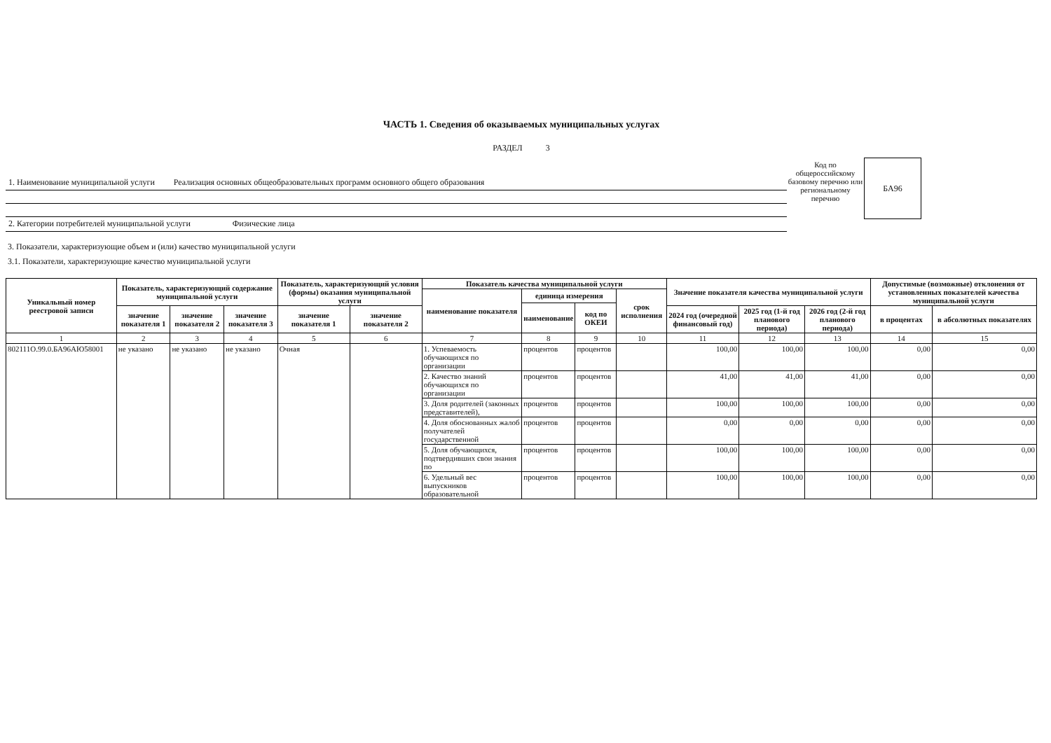ЧАСТЬ 1. Сведения об оказываемых муниципальных услугах
РАЗДЕЛ 3
1. Наименование муниципальной услуги Реализация основных общеобразовательных программ основного общего образования
2. Категории потребителей муниципальной услуги Физические лица
Код по общероссийскому базовому перечню или региональному перечню
БА96
3. Показатели, характеризующие объем и (или) качество муниципальной услуги
3.1. Показатели, характеризующие качество муниципальной услуги
| Уникальный номер реестровой записи | Показатель, характеризующий содержание муниципальной услуги | | | Показатель, характеризующий условия (формы) оказания муниципальной услуги | | Показатель качества муниципальной услуги | | | | Значение показателя качества муниципальной услуги | | | Допустимые (возможные) отклонения от установленных показателей качества муниципальной услуги | |
| --- | --- | --- | --- | --- | --- | --- | --- | --- | --- | --- | --- | --- | --- | --- |
| | | | | | | наименование показателя | единица измерения | | срок исполнения | | | | | |
| | | | | | | | наименование | код по ОКЕИ | | | | | | |
| | значение показателя 1 | значение показателя 2 | значение показателя 3 | значение показателя 1 | значение показателя 2 | | | | | 2024 год (очередной финансовый год) | 2025 год (1-й год планового периода) | 2026 год (2-й год планового периода) | в процентах | в абсолютных показателях |
| 1 | 2 | 3 | 4 | 5 | 6 | 7 | 8 | 9 | 10 | 11 | 12 | 13 | 14 | 15 |
| 802111О.99.0.БА96АЮ58001 | не указано | не указано | не указано | Очная | | 1. Успеваемость обучающихся по организации | процентов | процентов | | 100,00 | 100,00 | 100,00 | 0,00 | 0,00 |
| | | | | | | 2. Качество знаний обучающихся по организации | процентов | процентов | | 41,00 | 41,00 | 41,00 | 0,00 | 0,00 |
| | | | | | | 3. Доля родителей (законных представителей), | процентов | процентов | | 100,00 | 100,00 | 100,00 | 0,00 | 0,00 |
| | | | | | | 4. Доля обоснованных жалоб получателей государственной | процентов | процентов | | 0,00 | 0,00 | 0,00 | 0,00 | 0,00 |
| | | | | | | 5. Доля обучающихся, подтвердивших свои знания по | процентов | процентов | | 100,00 | 100,00 | 100,00 | 0,00 | 0,00 |
| | | | | | | 6. Удельный вес выпускников образовательной | процентов | процентов | | 100,00 | 100,00 | 100,00 | 0,00 | 0,00 |